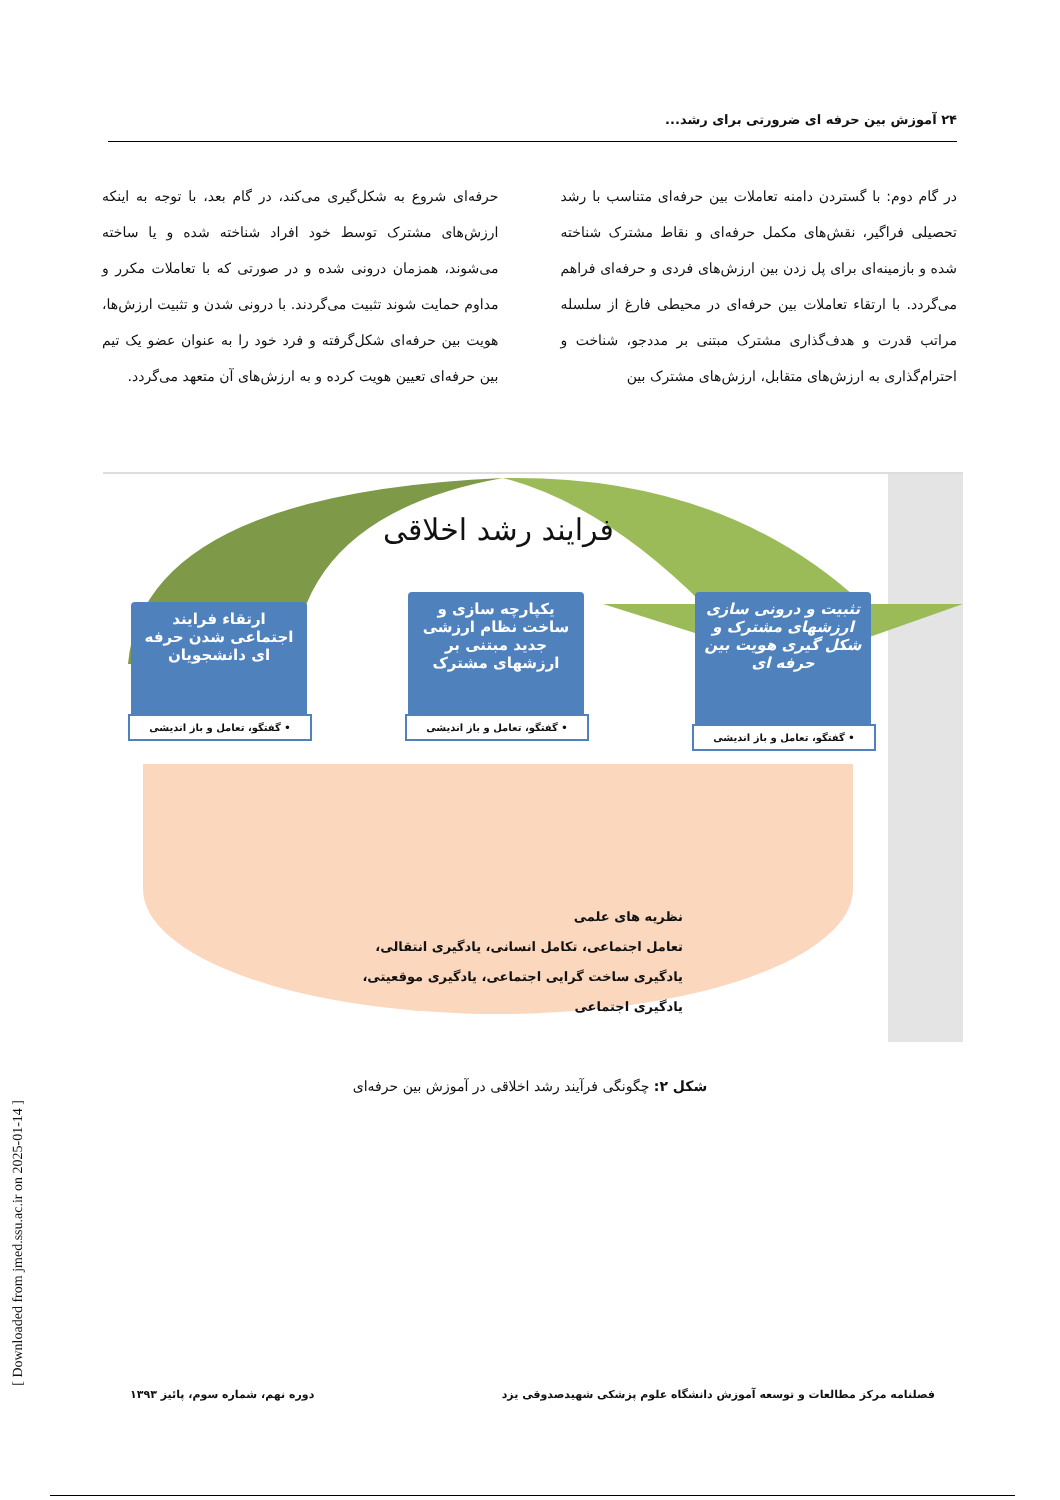۲۴ آموزش بین حرفه ای ضرورتی برای رشد...
در گام دوم: با گستردن دامنه تعاملات بین حرفه‌ای متناسب با رشد تحصیلی فراگیر، نقش‌های مکمل حرفه‌ای و نقاط مشترک شناخته شده و بازمینه‌ای برای پل زدن بین ارزش‌های فردی و حرفه‌ای فراهم می‌گردد. با ارتقاء تعاملات بین حرفه‌ای در محیطی فارغ از سلسله مراتب قدرت و هدف‌گذاری مشترک مبتنی بر مددجو، شناخت و احترام‌گذاری به ارزش‌های متقابل، ارزش‌های مشترک بین
حرفه‌ای شروع به شکل‌گیری می‌کند، در گام بعد، با توجه به اینکه ارزش‌های مشترک توسط خود افراد شناخته شده و یا ساخته می‌شوند، همزمان درونی شده و در صورتی که با تعاملات مکرر و مداوم حمایت شوند تثبیت می‌گردند. با درونی شدن و تثبیت ارزش‌ها، هویت بین حرفه‌ای شکل‌گرفته و فرد خود را به عنوان عضو یک تیم بین حرفه‌ای تعیین هویت کرده و به ارزش‌های آن متعهد می‌گردد.
فرایند رشد اخلاقی
ارتقاء فرایند اجتماعی شدن حرفه ای دانشجویان
• گفتگو، تعامل و باز اندیشی
یکپارچه سازی و ساخت نظام ارزشی جدید مبتنی بر ارزشهای مشترک
• گفتگو، تعامل و باز اندیشی
تثبیت و درونی سازی ارزشهای مشترک و شکل گیری هویت بین حرفه ای
• گفتگو، تعامل و باز اندیشی
نظریه های علمی
تعامل اجتماعی، تکامل انسانی، یادگیری انتقالی، یادگیری ساخت گرایی اجتماعی، یادگیری موقعیتی، یادگیری اجتماعی
شکل ۲: چگونگی فرآیند رشد اخلاقی در آموزش بین حرفه‌ای
فصلنامه مرکز مطالعات و توسعه آموزش دانشگاه علوم پزشکی شهیدصدوقی یزد دوره نهم، شماره سوم، پائیز ۱۳۹۳
[ Downloaded from jmed.ssu.ac.ir on 2025-01-14 ]